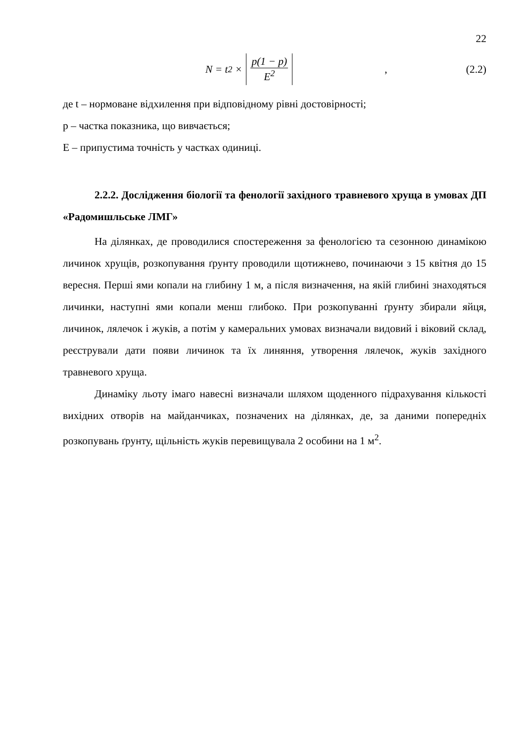22
N = t<sup>2</sup> × p(1 − p) E<sup>2</sup>, (2.2)
де t – нормоване відхилення при відповідному рівні достовірності;
p – частка показника, що вивчається;
E – припустима точність у частках одиниці.
2.2.2. Дослідження біології та фенології західного травневого хруща в умовах ДП «Радомишльське ЛМГ»
На ділянках, де проводилися спостереження за фенологією та сезонною динамікою личинок хрущів, розкопування ґрунту проводили щотижнево, починаючи з 15 квітня до 15 вересня. Перші ями копали на глибину 1 м, а після визначення, на якій глибині знаходяться личинки, наступні ями копали менш глибоко. При розкопуванні ґрунту збирали яйця, личинок, лялечок і жуків, а потім у камеральних умовах визначали видовий і віковий склад, реєстрували дати появи личинок та їх линяння, утворення лялечок, жуків західного травневого хруща.
Динаміку льоту імаго навесні визначали шляхом щоденного підрахування кількості вихідних отворів на майданчиках, позначених на ділянках, де, за даними попередніх розкопувань ґрунту, щільність жуків перевищувала 2 особини на 1 м<sup>2</sup>.